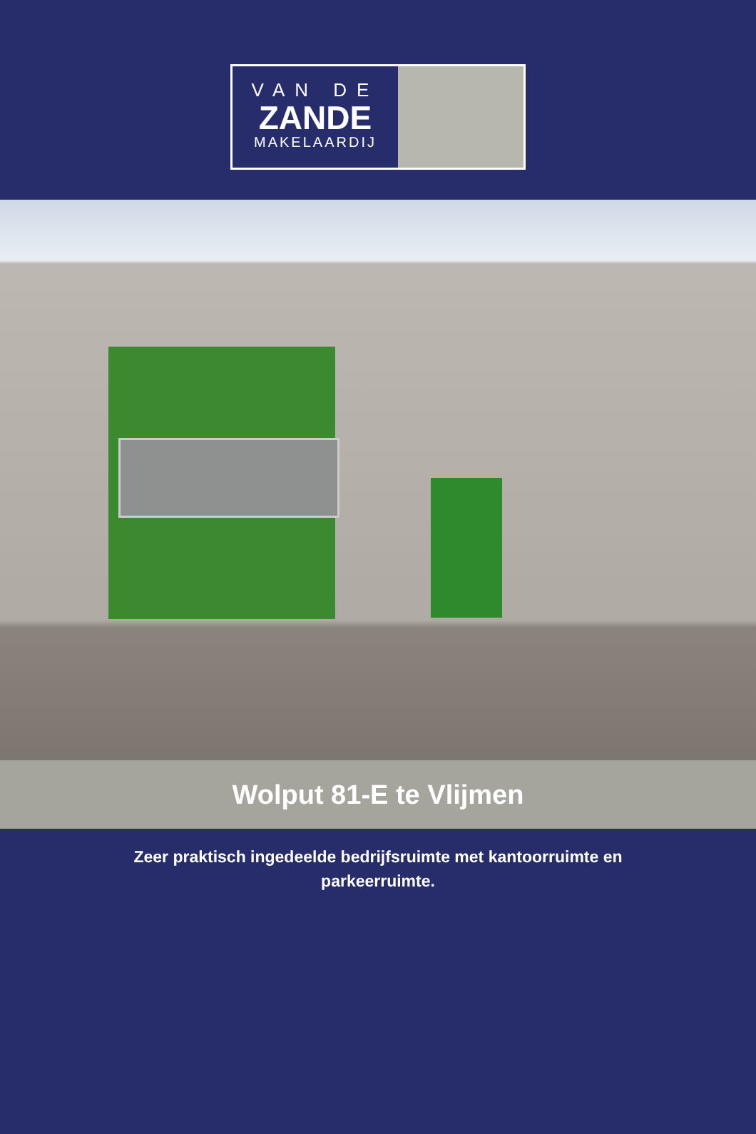VAN DE
ZANDE
MAKELAARDIJ
Wolput 81-E te Vlijmen
Zeer praktisch ingedeelde bedrijfsruimte met kantoorruimte en parkeerruimte.